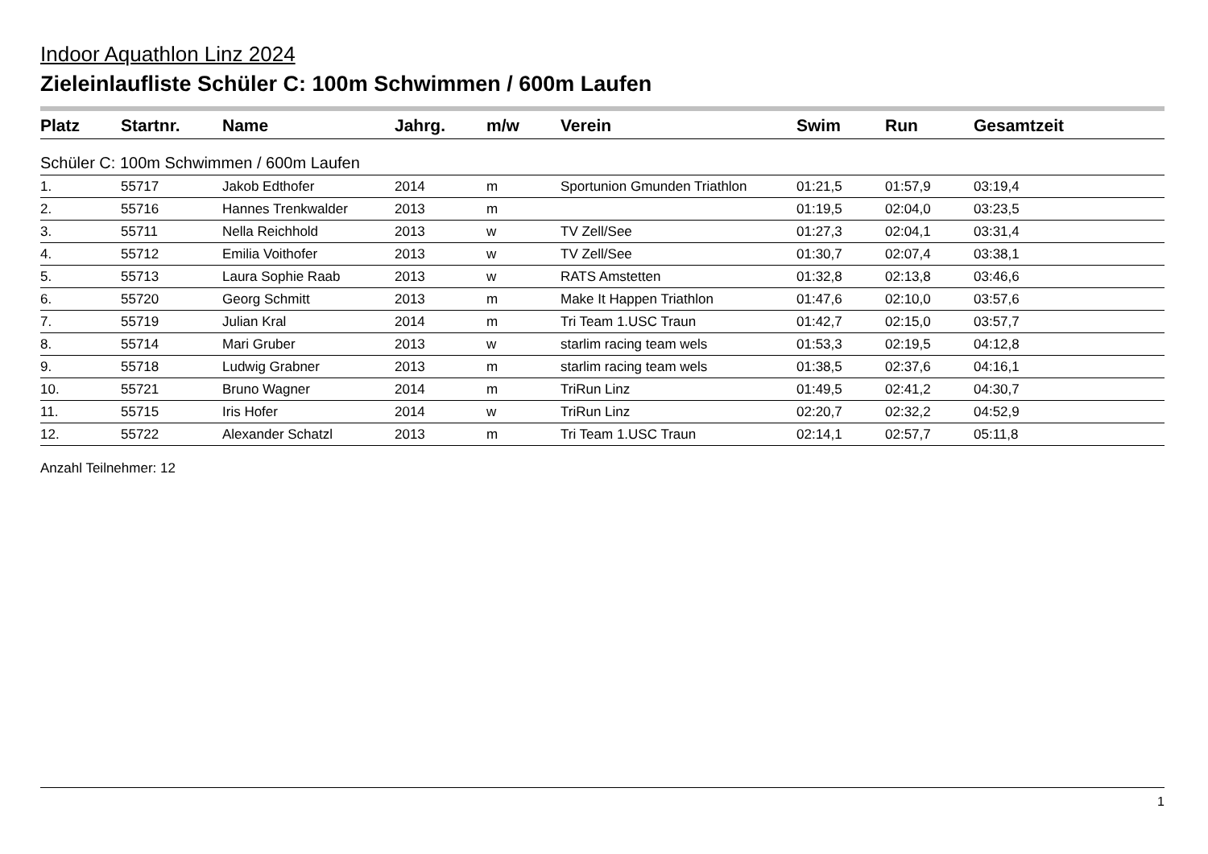Indoor Aquathlon Linz 2024
Zieleinlaufliste Schüler C: 100m Schwimmen / 600m Laufen
| Platz | Startnr. | Name | Jahrg. | m/w | Verein | Swim | Run | Gesamtzeit |
| --- | --- | --- | --- | --- | --- | --- | --- | --- |
| Schüler C: 100m Schwimmen / 600m Laufen | | | | | | | | |
| 1. | 55717 | Jakob Edthofer | 2014 | m | Sportunion Gmunden Triathlon | 01:21,5 | 01:57,9 | 03:19,4 |
| 2. | 55716 | Hannes Trenkwalder | 2013 | m | | 01:19,5 | 02:04,0 | 03:23,5 |
| 3. | 55711 | Nella Reichhold | 2013 | w | TV Zell/See | 01:27,3 | 02:04,1 | 03:31,4 |
| 4. | 55712 | Emilia Voithofer | 2013 | w | TV Zell/See | 01:30,7 | 02:07,4 | 03:38,1 |
| 5. | 55713 | Laura Sophie Raab | 2013 | w | RATS Amstetten | 01:32,8 | 02:13,8 | 03:46,6 |
| 6. | 55720 | Georg Schmitt | 2013 | m | Make It Happen Triathlon | 01:47,6 | 02:10,0 | 03:57,6 |
| 7. | 55719 | Julian Kral | 2014 | m | Tri Team 1.USC Traun | 01:42,7 | 02:15,0 | 03:57,7 |
| 8. | 55714 | Mari Gruber | 2013 | w | starlim racing team wels | 01:53,3 | 02:19,5 | 04:12,8 |
| 9. | 55718 | Ludwig Grabner | 2013 | m | starlim racing team wels | 01:38,5 | 02:37,6 | 04:16,1 |
| 10. | 55721 | Bruno Wagner | 2014 | m | TriRun Linz | 01:49,5 | 02:41,2 | 04:30,7 |
| 11. | 55715 | Iris Hofer | 2014 | w | TriRun Linz | 02:20,7 | 02:32,2 | 04:52,9 |
| 12. | 55722 | Alexander Schatzl | 2013 | m | Tri Team 1.USC Traun | 02:14,1 | 02:57,7 | 05:11,8 |
Anzahl Teilnehmer: 12
1